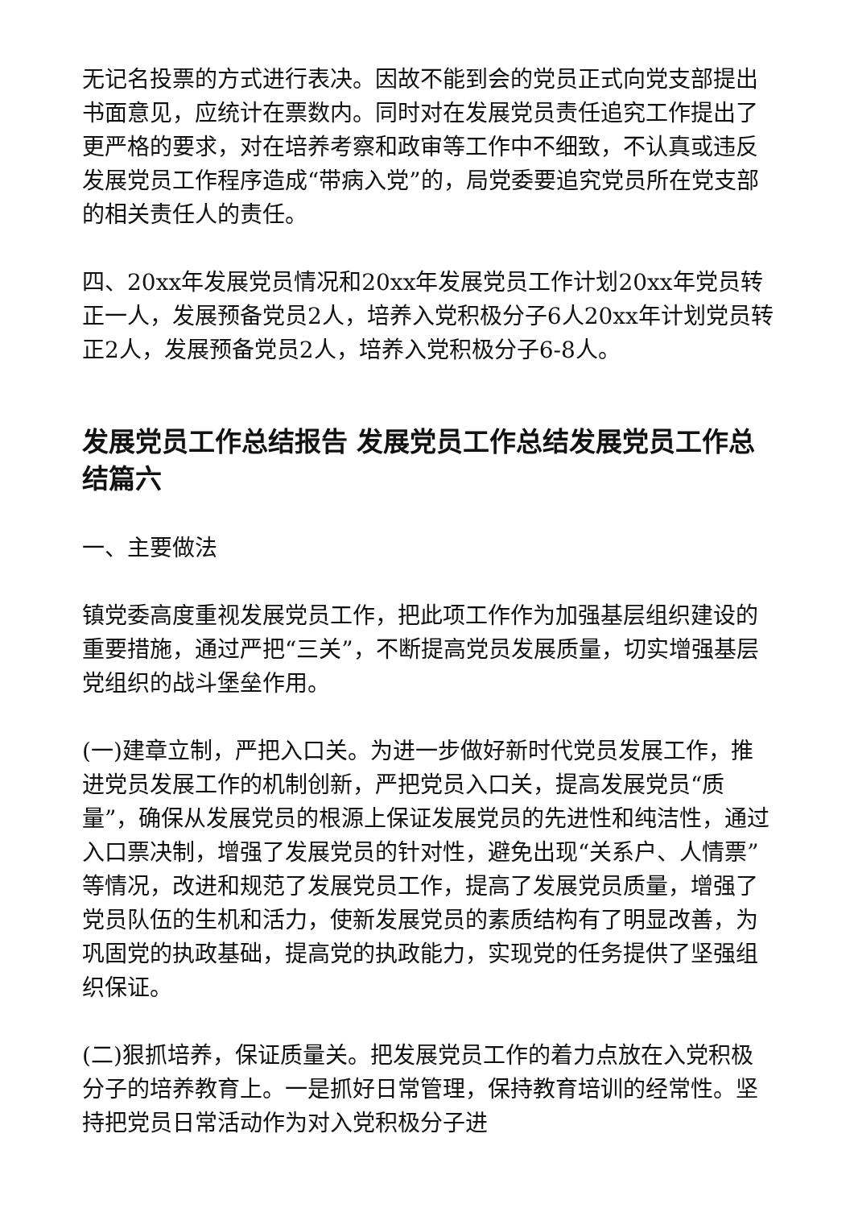无记名投票的方式进行表决。因故不能到会的党员正式向党支部提出书面意见，应统计在票数内。同时对在发展党员责任追究工作提出了更严格的要求，对在培养考察和政审等工作中不细致，不认真或违反发展党员工作程序造成“带病入党”的，局党委要追究党员所在党支部的相关责任人的责任。
四、20xx年发展党员情况和20xx年发展党员工作计划20xx年党员转正一人，发展预备党员2人，培养入党积极分子6人20xx年计划党员转正2人，发展预备党员2人，培养入党积极分子6-8人。
发展党员工作总结报告 发展党员工作总结发展党员工作总结篇六
一、主要做法
镇党委高度重视发展党员工作，把此项工作作为加强基层组织建设的重要措施，通过严把“三关”，不断提高党员发展质量，切实增强基层党组织的战斗堡垒作用。
(一)建章立制，严把入口关。为进一步做好新时代党员发展工作，推进党员发展工作的机制创新，严把党员入口关，提高发展党员“质量”，确保从发展党员的根源上保证发展党员的先进性和纯洁性，通过入口票决制，增强了发展党员的针对性，避免出现“关系户、人情票”等情况，改进和规范了发展党员工作，提高了发展党员质量，增强了党员队伍的生机和活力，使新发展党员的素质结构有了明显改善，为巩固党的执政基础，提高党的执政能力，实现党的任务提供了坚强组织保证。
(二)狠抓培养，保证质量关。把发展党员工作的着力点放在入党积极分子的培养教育上。一是抓好日常管理，保持教育培训的经常性。坚持把党员日常活动作为对入党积极分子进